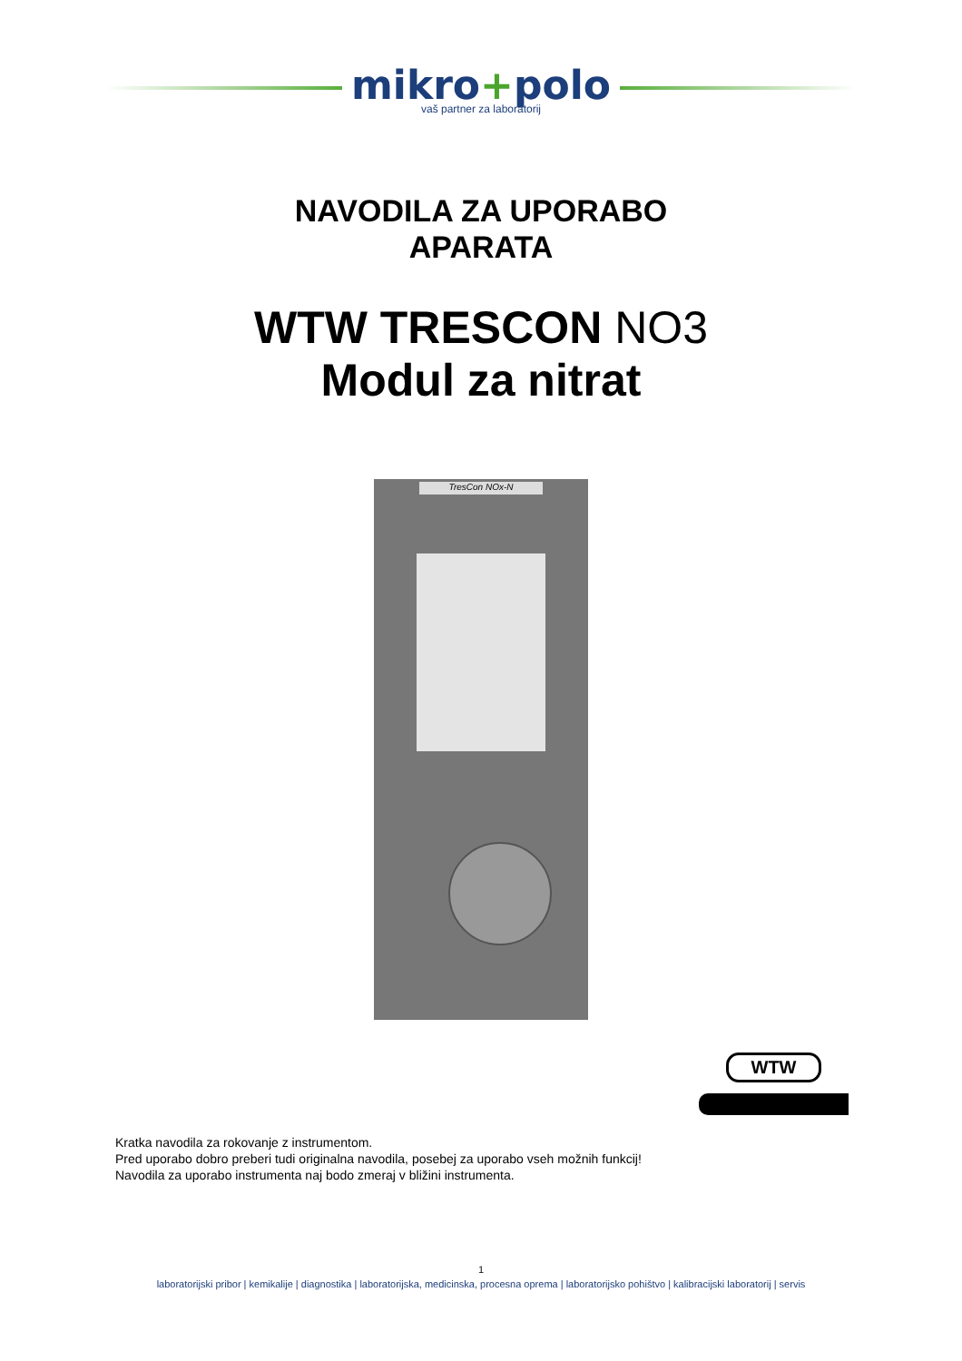mikro+polo
vaš partner za laboratorij
NAVODILA ZA UPORABO
APARATA
WTW TRESCON NO3
Modul za nitrat
TresCon NOx-N
WTW
Kratka navodila za rokovanje z instrumentom.
Pred uporabo dobro preberi tudi originalna navodila, posebej za uporabo vseh možnih funkcij!
Navodila za uporabo instrumenta naj bodo zmeraj v bližini instrumenta.
1
laboratorijski pribor | kemikalije | diagnostika | laboratorijska, medicinska, procesna oprema | laboratorijsko pohištvo | kalibracijski laboratorij | servis